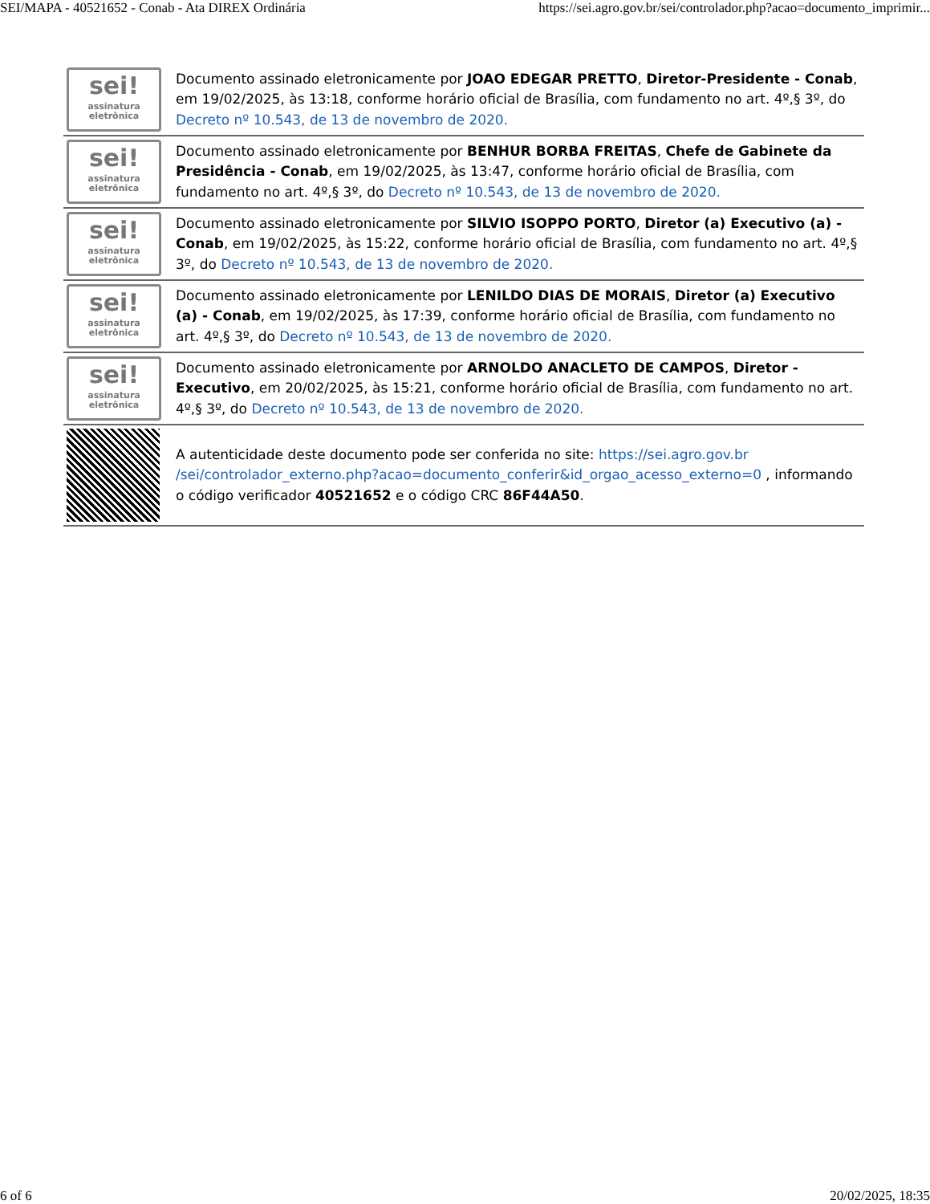SEI/MAPA - 40521652 - Conab - Ata DIREX Ordinária https://sei.agro.gov.br/sei/controlador.php?acao=documento_imprimir...
| sei! assinatura eletrônica | Documento assinado eletronicamente por JOAO EDEGAR PRETTO , Diretor-Presidente - Conab , em 19/02/2025, às 13:18, conforme horário oficial de Brasília, com fundamento no art. 4º,§ 3º, do Decreto nº 10.543, de 13 de novembro de 2020. |
| sei! assinatura eletrônica | Documento assinado eletronicamente por BENHUR BORBA FREITAS , Chefe de Gabinete da Presidência - Conab , em 19/02/2025, às 13:47, conforme horário oficial de Brasília, com fundamento no art. 4º,§ 3º, do Decreto nº 10.543, de 13 de novembro de 2020. |
| sei! assinatura eletrônica | Documento assinado eletronicamente por SILVIO ISOPPO PORTO , Diretor (a) Executivo (a) - Conab , em 19/02/2025, às 15:22, conforme horário oficial de Brasília, com fundamento no art. 4º,§ 3º, do Decreto nº 10.543, de 13 de novembro de 2020. |
| sei! assinatura eletrônica | Documento assinado eletronicamente por LENILDO DIAS DE MORAIS , Diretor (a) Executivo (a) - Conab , em 19/02/2025, às 17:39, conforme horário oficial de Brasília, com fundamento no art. 4º,§ 3º, do Decreto nº 10.543, de 13 de novembro de 2020. |
| sei! assinatura eletrônica | Documento assinado eletronicamente por ARNOLDO ANACLETO DE CAMPOS , Diretor - Executivo , em 20/02/2025, às 15:21, conforme horário oficial de Brasília, com fundamento no art. 4º,§ 3º, do Decreto nº 10.543, de 13 de novembro de 2020. |
| | A autenticidade deste documento pode ser conferida no site: https://sei.agro.gov.br /sei/controlador_externo.php?acao=documento_conferir&id_orgao_acesso_externo=0 , informando o código verificador 40521652 e o código CRC 86F44A50 . |
6 of 6 20/02/2025, 18:35